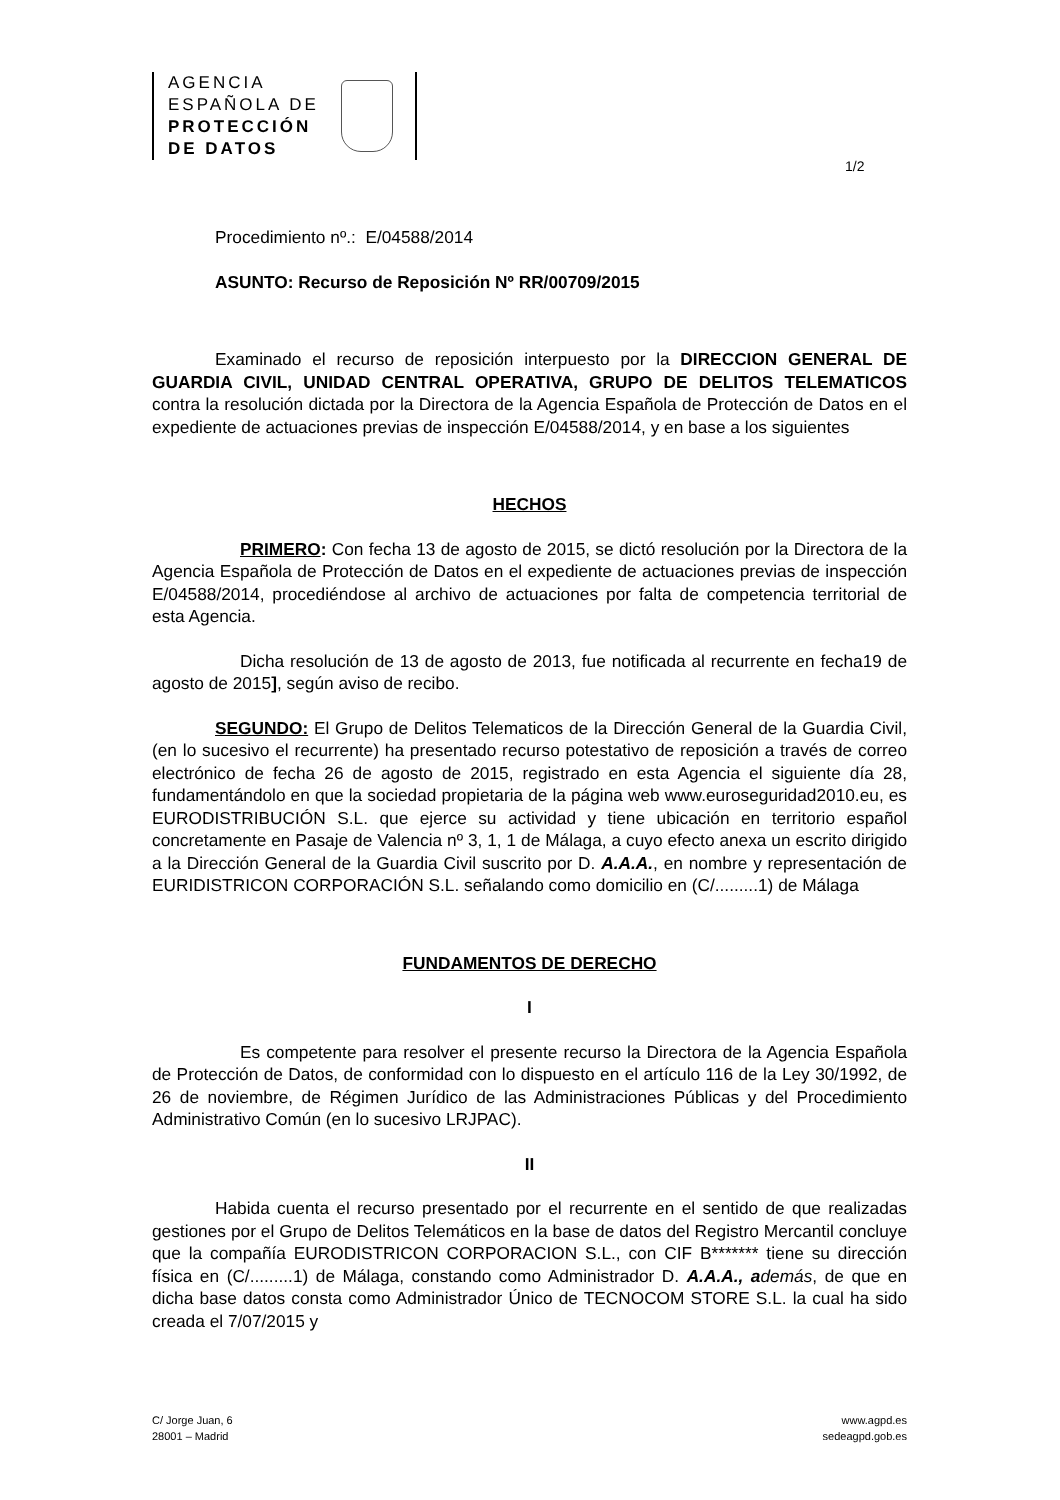AGENCIA
ESPAÑOLA DE
PROTECCIÓN
DE DATOS
1/2
Procedimiento nº.: E/04588/2014
ASUNTO: Recurso de Reposición Nº RR/00709/2015
Examinado el recurso de reposición interpuesto por la DIRECCION GENERAL DE GUARDIA CIVIL, UNIDAD CENTRAL OPERATIVA, GRUPO DE DELITOS TELEMATICOS contra la resolución dictada por la Directora de la Agencia Española de Protección de Datos en el expediente de actuaciones previas de inspección E/04588/2014, y en base a los siguientes
HECHOS
PRIMERO: Con fecha 13 de agosto de 2015, se dictó resolución por la Directora de la Agencia Española de Protección de Datos en el expediente de actuaciones previas de inspección E/04588/2014, procediéndose al archivo de actuaciones por falta de competencia territorial de esta Agencia.
Dicha resolución de 13 de agosto de 2013, fue notificada al recurrente en fecha19 de agosto de 2015], según aviso de recibo.
SEGUNDO: El Grupo de Delitos Telematicos de la Dirección General de la Guardia Civil, (en lo sucesivo el recurrente) ha presentado recurso potestativo de reposición a través de correo electrónico de fecha 26 de agosto de 2015, registrado en esta Agencia el siguiente día 28, fundamentándolo en que la sociedad propietaria de la página web www.euroseguridad2010.eu, es EURODISTRIBUCIÓN S.L. que ejerce su actividad y tiene ubicación en territorio español concretamente en Pasaje de Valencia nº 3, 1, 1 de Málaga, a cuyo efecto anexa un escrito dirigido a la Dirección General de la Guardia Civil suscrito por D. A.A.A., en nombre y representación de EURIDISTRICON CORPORACIÓN S.L. señalando como domicilio en (C/.........1) de Málaga
FUNDAMENTOS DE DERECHO
I
Es competente para resolver el presente recurso la Directora de la Agencia Española de Protección de Datos, de conformidad con lo dispuesto en el artículo 116 de la Ley 30/1992, de 26 de noviembre, de Régimen Jurídico de las Administraciones Públicas y del Procedimiento Administrativo Común (en lo sucesivo LRJPAC).
II
Habida cuenta el recurso presentado por el recurrente en el sentido de que realizadas gestiones por el Grupo de Delitos Telemáticos en la base de datos del Registro Mercantil concluye que la compañía EURODISTRICON CORPORACION S.L., con CIF B******* tiene su dirección física en (C/.........1) de Málaga, constando como Administrador D. A.A.A., a demás, de que en dicha base datos consta como Administrador Único de TECNOCOM STORE S.L. la cual ha sido creada el 7/07/2015 y
C/ Jorge Juan, 6
28001 – Madrid
www.agpd.es
sedeagpd.gob.es